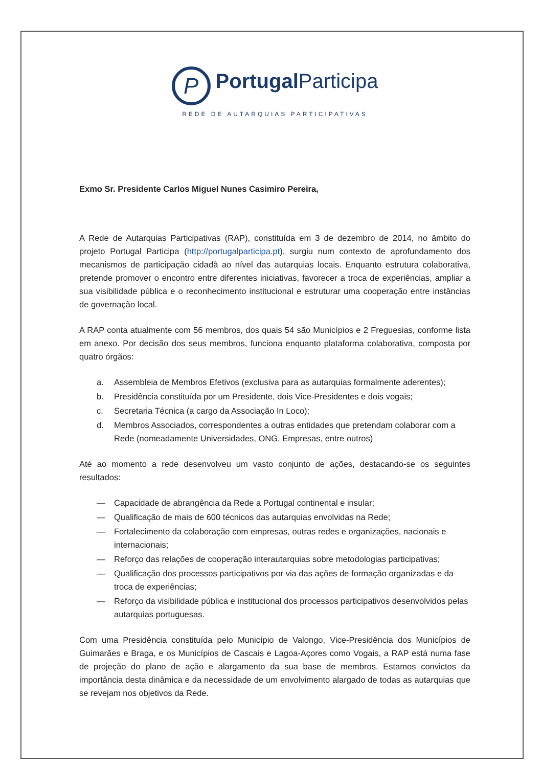P PortugalParticipa
REDE DE AUTARQUIAS PARTICIPATIVAS
Exmo Sr. Presidente Carlos Miguel Nunes Casimiro Pereira,
A Rede de Autarquias Participativas (RAP), constituída em 3 de dezembro de 2014, no âmbito do projeto Portugal Participa (http://portugalparticipa.pt), surgiu num contexto de aprofundamento dos mecanismos de participação cidadã ao nível das autarquias locais. Enquanto estrutura colaborativa, pretende promover o encontro entre diferentes iniciativas, favorecer a troca de experiências, ampliar a sua visibilidade pública e o reconhecimento institucional e estruturar uma cooperação entre instâncias de governação local.
A RAP conta atualmente com 56 membros, dos quais 54 são Municípios e 2 Freguesias, conforme lista em anexo. Por decisão dos seus membros, funciona enquanto plataforma colaborativa, composta por quatro órgãos:
a. Assembleia de Membros Efetivos (exclusiva para as autarquias formalmente aderentes);
b. Presidência constituída por um Presidente, dois Vice-Presidentes e dois vogais;
c. Secretaria Técnica (a cargo da Associação In Loco);
d. Membros Associados, correspondentes a outras entidades que pretendam colaborar com a Rede (nomeadamente Universidades, ONG, Empresas, entre outros)
Até ao momento a rede desenvolveu um vasto conjunto de ações, destacando-se os seguintes resultados:
— Capacidade de abrangência da Rede a Portugal continental e insular;
— Qualificação de mais de 600 técnicos das autarquias envolvidas na Rede;
— Fortalecimento da colaboração com empresas, outras redes e organizações, nacionais e internacionais;
— Reforço das relações de cooperação interautarquias sobre metodologias participativas;
— Qualificação dos processos participativos por via das ações de formação organizadas e da troca de experiências;
— Reforço da visibilidade pública e institucional dos processos participativos desenvolvidos pelas autarquias portuguesas.
Com uma Presidência constituída pelo Município de Valongo, Vice-Presidência dos Municípios de Guimarães e Braga, e os Municípios de Cascais e Lagoa-Açores como Vogais, a RAP está numa fase de projeção do plano de ação e alargamento da sua base de membros. Estamos convictos da importância desta dinâmica e da necessidade de um envolvimento alargado de todas as autarquias que se revejam nos objetivos da Rede.